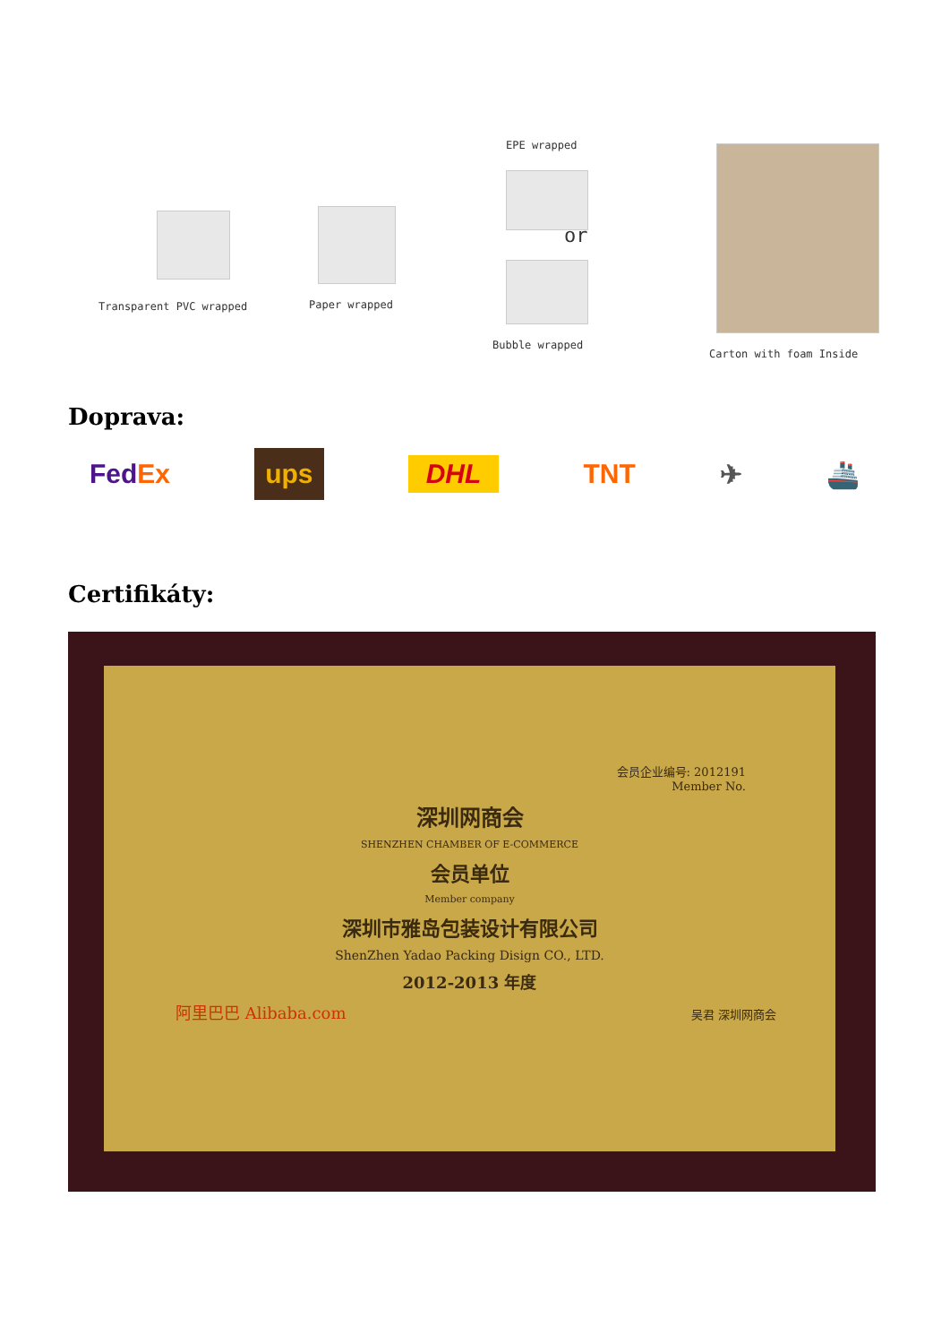Transparent PVC wrapped Paper wrapped
EPE wrapped
or
Bubble wrapped
Carton with foam Inside
Doprava:
FedEx ups DHL TNT ✈ 🚢
Certifikáty:
会员企业编号: 2012191
Member No.
深圳网商会
SHENZHEN CHAMBER OF E-COMMERCE
会员单位
Member company
深圳市雅岛包装设计有限公司
ShenZhen Yadao Packing Disign CO., LTD.
2012-2013 年度
阿里巴巴 Alibaba.com 吴君 深圳网商会